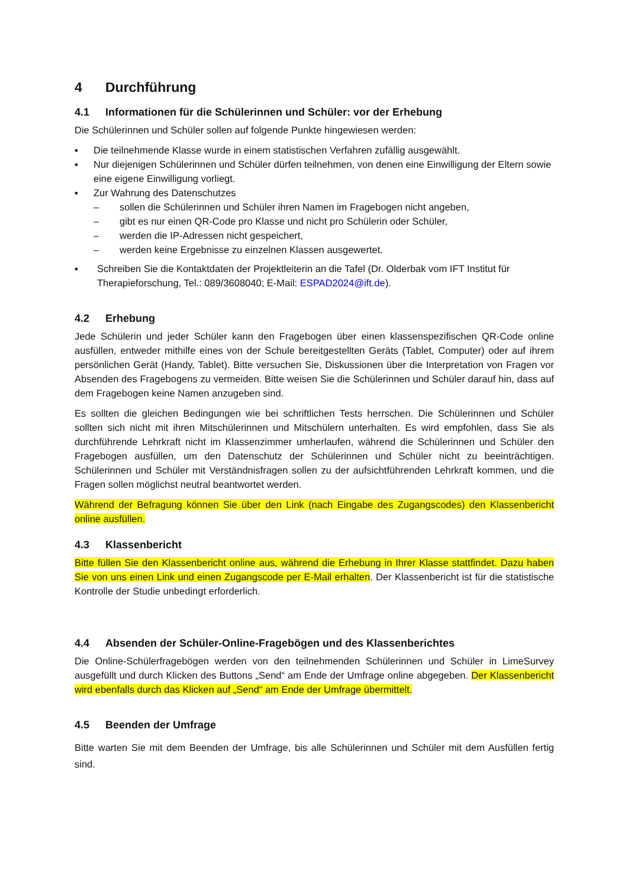4 Durchführung
4.1 Informationen für die Schülerinnen und Schüler: vor der Erhebung
Die Schülerinnen und Schüler sollen auf folgende Punkte hingewiesen werden:
▪ Die teilnehmende Klasse wurde in einem statistischen Verfahren zufällig ausgewählt.
▪ Nur diejenigen Schülerinnen und Schüler dürfen teilnehmen, von denen eine Einwilligung der Eltern sowie eine eigene Einwilligung vorliegt.
▪ Zur Wahrung des Datenschutzes
– sollen die Schülerinnen und Schüler ihren Namen im Fragebogen nicht angeben,
– gibt es nur einen QR-Code pro Klasse und nicht pro Schülerin oder Schüler,
– werden die IP-Adressen nicht gespeichert,
– werden keine Ergebnisse zu einzelnen Klassen ausgewertet.
▪ Schreiben Sie die Kontaktdaten der Projektleiterin an die Tafel (Dr. Olderbak vom IFT Institut für Therapieforschung, Tel.: 089/3608040; E-Mail: ESPAD2024@ift.de).
4.2 Erhebung
Jede Schülerin und jeder Schüler kann den Fragebogen über einen klassenspezifischen QR-Code online ausfüllen, entweder mithilfe eines von der Schule bereitgestellten Geräts (Tablet, Computer) oder auf ihrem persönlichen Gerät (Handy, Tablet). Bitte versuchen Sie, Diskussionen über die Interpretation von Fragen vor Absenden des Fragebogens zu vermeiden. Bitte weisen Sie die Schülerinnen und Schüler darauf hin, dass auf dem Fragebogen keine Namen anzugeben sind.
Es sollten die gleichen Bedingungen wie bei schriftlichen Tests herrschen. Die Schülerinnen und Schüler sollten sich nicht mit ihren Mitschülerinnen und Mitschülern unterhalten. Es wird empfohlen, dass Sie als durchführende Lehrkraft nicht im Klassenzimmer umherlaufen, während die Schülerinnen und Schüler den Fragebogen ausfüllen, um den Datenschutz der Schülerinnen und Schüler nicht zu beeinträchtigen. Schülerinnen und Schüler mit Verständnisfragen sollen zu der aufsichtführenden Lehrkraft kommen, und die Fragen sollen möglichst neutral beantwortet werden.
Während der Befragung können Sie über den Link (nach Eingabe des Zugangscodes) den Klassenbericht online ausfüllen.
4.3 Klassenbericht
Bitte füllen Sie den Klassenbericht online aus, während die Erhebung in Ihrer Klasse stattfindet. Dazu haben Sie von uns einen Link und einen Zugangscode per E-Mail erhalten. Der Klassenbericht ist für die statistische Kontrolle der Studie unbedingt erforderlich.
4.4 Absenden der Schüler-Online-Fragebögen und des Klassenberichtes
Die Online-Schülerfragebögen werden von den teilnehmenden Schülerinnen und Schüler in LimeSurvey ausgefüllt und durch Klicken des Buttons „Send“ am Ende der Umfrage online abgegeben. Der Klassenbericht wird ebenfalls durch das Klicken auf „Send“ am Ende der Umfrage übermittelt.
4.5 Beenden der Umfrage
Bitte warten Sie mit dem Beenden der Umfrage, bis alle Schülerinnen und Schüler mit dem Ausfüllen fertig sind.